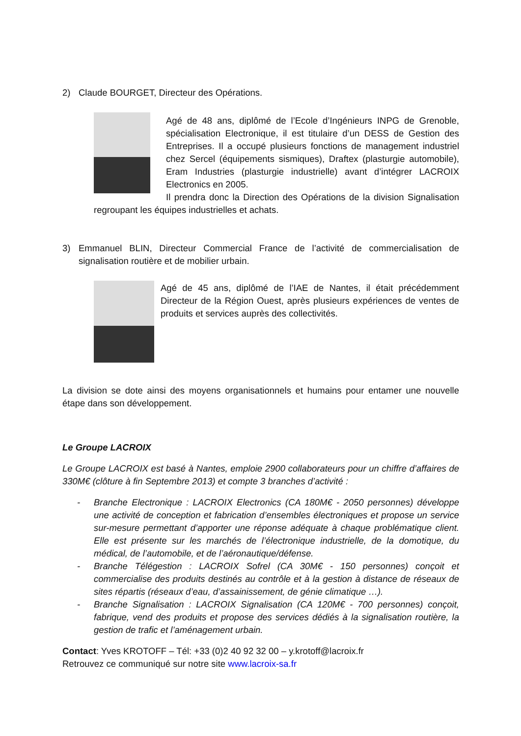2) Claude BOURGET, Directeur des Opérations.
Agé de 48 ans, diplômé de l’Ecole d’Ingénieurs INPG de Grenoble, spécialisation Electronique, il est titulaire d’un DESS de Gestion des Entreprises. Il a occupé plusieurs fonctions de management industriel chez Sercel (équipements sismiques), Draftex (plasturgie automobile), Eram Industries (plasturgie industrielle) avant d’intégrer LACROIX Electronics en 2005.
Il prendra donc la Direction des Opérations de la division Signalisation regroupant les équipes industrielles et achats.
3) Emmanuel BLIN, Directeur Commercial France de l’activité de commercialisation de signalisation routière et de mobilier urbain.
Agé de 45 ans, diplômé de l’IAE de Nantes, il était précédemment Directeur de la Région Ouest, après plusieurs expériences de ventes de produits et services auprès des collectivités.
La division se dote ainsi des moyens organisationnels et humains pour entamer une nouvelle étape dans son développement.
Le Groupe LACROIX
Le Groupe LACROIX est basé à Nantes, emploie 2900 collaborateurs pour un chiffre d’affaires de 330M€ (clôture à fin Septembre 2013) et compte 3 branches d’activité :
- Branche Electronique : LACROIX Electronics (CA 180M€ - 2050 personnes) développe une activité de conception et fabrication d’ensembles électroniques et propose un service sur-mesure permettant d’apporter une réponse adéquate à chaque problématique client. Elle est présente sur les marchés de l’électronique industrielle, de la domotique, du médical, de l’automobile, et de l’aéronautique/défense.
- Branche Télégestion : LACROIX Sofrel (CA 30M€ - 150 personnes) conçoit et commercialise des produits destinés au contrôle et à la gestion à distance de réseaux de sites répartis (réseaux d’eau, d’assainissement, de génie climatique …).
- Branche Signalisation : LACROIX Signalisation (CA 120M€ - 700 personnes) conçoit, fabrique, vend des produits et propose des services dédiés à la signalisation routière, la gestion de trafic et l’aménagement urbain.
Contact: Yves KROTOFF – Tél: +33 (0)2 40 92 32 00 – y.krotoff@lacroix.fr
Retrouvez ce communiqué sur notre site www.lacroix-sa.fr